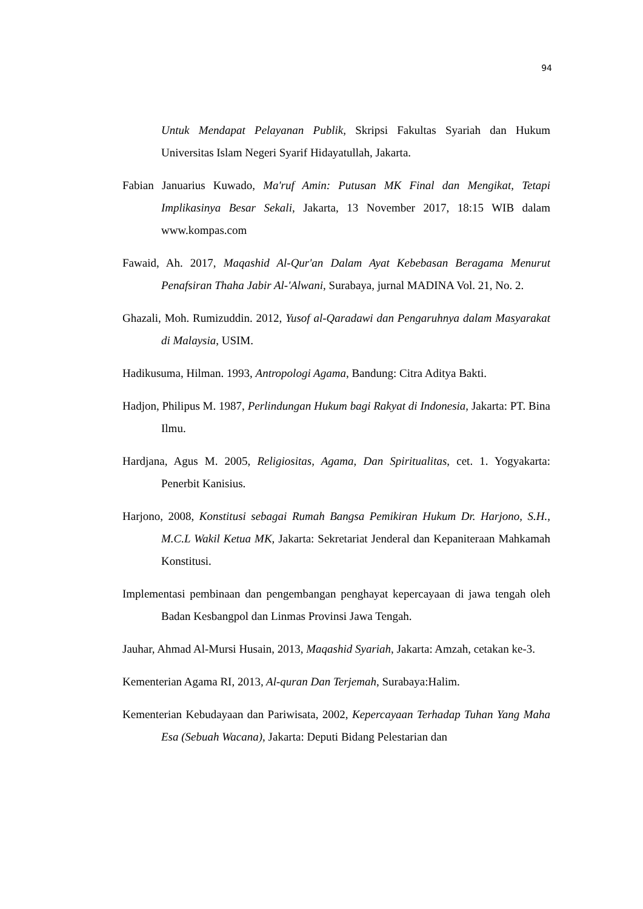94
Untuk Mendapat Pelayanan Publik, Skripsi Fakultas Syariah dan Hukum Universitas Islam Negeri Syarif Hidayatullah, Jakarta.
Fabian Januarius Kuwado, Ma'ruf Amin: Putusan MK Final dan Mengikat, Tetapi Implikasinya Besar Sekali, Jakarta, 13 November 2017, 18:15 WIB dalam www.kompas.com
Fawaid, Ah. 2017, Maqashid Al-Qur'an Dalam Ayat Kebebasan Beragama Menurut Penafsiran Thaha Jabir Al-'Alwani, Surabaya, jurnal MADINA Vol. 21, No. 2.
Ghazali, Moh. Rumizuddin. 2012, Yusof al-Qaradawi dan Pengaruhnya dalam Masyarakat di Malaysia, USIM.
Hadikusuma, Hilman. 1993, Antropologi Agama, Bandung: Citra Aditya Bakti.
Hadjon, Philipus M. 1987, Perlindungan Hukum bagi Rakyat di Indonesia, Jakarta: PT. Bina Ilmu.
Hardjana, Agus M. 2005, Religiositas, Agama, Dan Spiritualitas, cet. 1. Yogyakarta: Penerbit Kanisius.
Harjono, 2008, Konstitusi sebagai Rumah Bangsa Pemikiran Hukum Dr. Harjono, S.H., M.C.L Wakil Ketua MK, Jakarta: Sekretariat Jenderal dan Kepaniteraan Mahkamah Konstitusi.
Implementasi pembinaan dan pengembangan penghayat kepercayaan di jawa tengah oleh Badan Kesbangpol dan Linmas Provinsi Jawa Tengah.
Jauhar, Ahmad Al-Mursi Husain, 2013, Maqashid Syariah, Jakarta: Amzah, cetakan ke-3.
Kementerian Agama RI, 2013, Al-quran Dan Terjemah, Surabaya:Halim.
Kementerian Kebudayaan dan Pariwisata, 2002, Kepercayaan Terhadap Tuhan Yang Maha Esa (Sebuah Wacana), Jakarta: Deputi Bidang Pelestarian dan